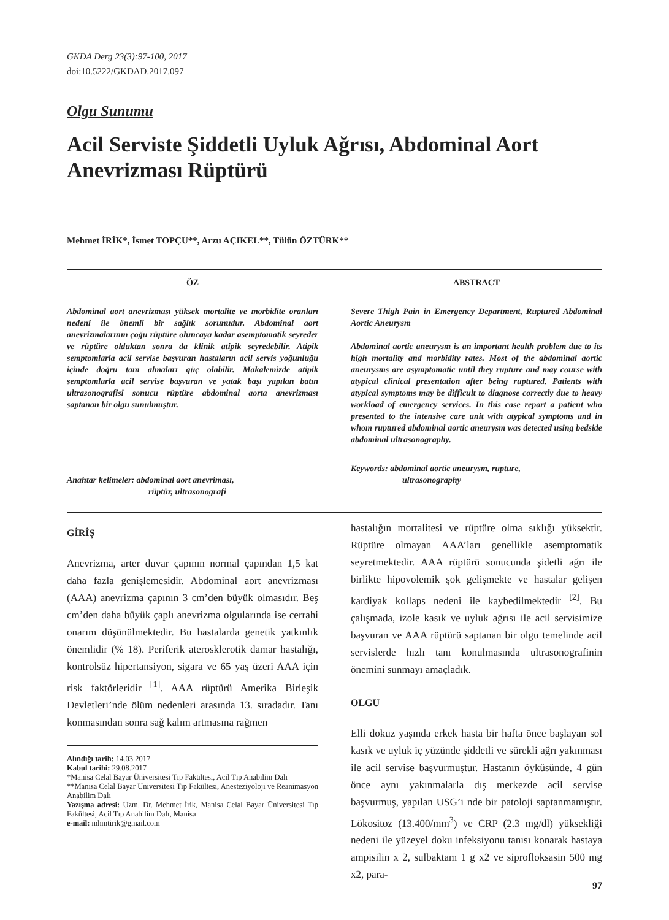GKDA Derg 23(3):97-100, 2017
doi:10.5222/GKDAD.2017.097
Olgu Sunumu
Acil Serviste Şiddetli Uyluk Ağrısı, Abdominal Aort Anevrizması Rüptürü
Mehmet İRİK*, İsmet TOPÇU**, Arzu AÇIKEL**, Tülün ÖZTÜRK**
ÖZ
Abdominal aort anevrizması yüksek mortalite ve morbidite oranları nedeni ile önemli bir sağlık sorunudur. Abdominal aort anevrizmalarının çoğu rüptüre oluncaya kadar asemptomatik seyreder ve rüptüre olduktan sonra da klinik atipik seyredebilir. Atipik semptomlarla acil servise başvuran hastaların acil servis yoğunluğu içinde doğru tanı almaları güç olabilir. Makalemizde atipik semptomlarla acil servise başvuran ve yatak başı yapılan batın ultrasonografisi sonucu rüptüre abdominal aorta anevrizması saptanan bir olgu sunulmuştur.
Anahtar kelimeler: abdominal aort anevriması,
rüptür, ultrasonografi
ABSTRACT
Severe Thigh Pain in Emergency Department, Ruptured Abdominal Aortic Aneurysm
Abdominal aortic aneurysm is an important health problem due to its high mortality and morbidity rates. Most of the abdominal aortic aneurysms are asymptomatic until they rupture and may course with atypical clinical presentation after being ruptured. Patients with atypical symptoms may be difficult to diagnose correctly due to heavy workload of emergency services. In this case report a patient who presented to the intensive care unit with atypical symptoms and in whom ruptured abdominal aortic aneurysm was detected using bedside abdominal ultrasonography.
Keywords: abdominal aortic aneurysm, rupture,
ultrasonography
GİRİŞ
Anevrizma, arter duvar çapının normal çapından 1,5 kat daha fazla genişlemesidir. Abdominal aort anevrizması (AAA) anevrizma çapının 3 cm’den büyük olmasıdır. Beş cm’den daha büyük çaplı anevrizma olgularında ise cerrahi onarım düşünülmektedir. Bu hastalarda genetik yatkınlık önemlidir (% 18). Periferik aterosklerotik damar hastalığı, kontrolsüz hipertansiyon, sigara ve 65 yaş üzeri AAA için risk faktörleridir <sup>[1]</sup>. AAA rüptürü Amerika Birleşik Devletleri’nde ölüm nedenleri arasında 13. sıradadır. Tanı konmasından sonra sağ kalım artmasına rağmen
Alındığı tarih: 14.03.2017
Kabul tarihi: 29.08.2017
*Manisa Celal Bayar Üniversitesi Tıp Fakültesi, Acil Tıp Anabilim Dalı
**Manisa Celal Bayar Üniversitesi Tıp Fakültesi, Anesteziyoloji ve Reanimasyon Anabilim Dalı
Yazışma adresi: Uzm. Dr. Mehmet İrik, Manisa Celal Bayar Üniversitesi Tıp Fakültesi, Acil Tıp Anabilim Dalı, Manisa
e-mail: mhmtirik@gmail.com
hastalığın mortalitesi ve rüptüre olma sıklığı yüksektir. Rüptüre olmayan AAA’ları genellikle asemptomatik seyretmektedir. AAA rüptürü sonucunda şidetli ağrı ile birlikte hipovolemik şok gelişmekte ve hastalar gelişen kardiyak kollaps nedeni ile kaybedilmektedir <sup>[2]</sup>. Bu çalışmada, izole kasık ve uyluk ağrısı ile acil servisimize başvuran ve AAA rüptürü saptanan bir olgu temelinde acil servislerde hızlı tanı konulmasında ultrasonografinin önemini sunmayı amaçladık.
OLGU
Elli dokuz yaşında erkek hasta bir hafta önce başlayan sol kasık ve uyluk iç yüzünde şiddetli ve sürekli ağrı yakınması ile acil servise başvurmuştur. Hastanın öyküsünde, 4 gün önce aynı yakınmalarla dış merkezde acil servise başvurmuş, yapılan USG’i nde bir patoloji saptanmamıştır. Lökositoz (13.400/mm<sup>3</sup>) ve CRP (2.3 mg/dl) yüksekliği nedeni ile yüzeyel doku infeksiyonu tanısı konarak hastaya ampisilin x 2, sulbaktam 1 g x2 ve siprofloksasin 500 mg x2, para-
97